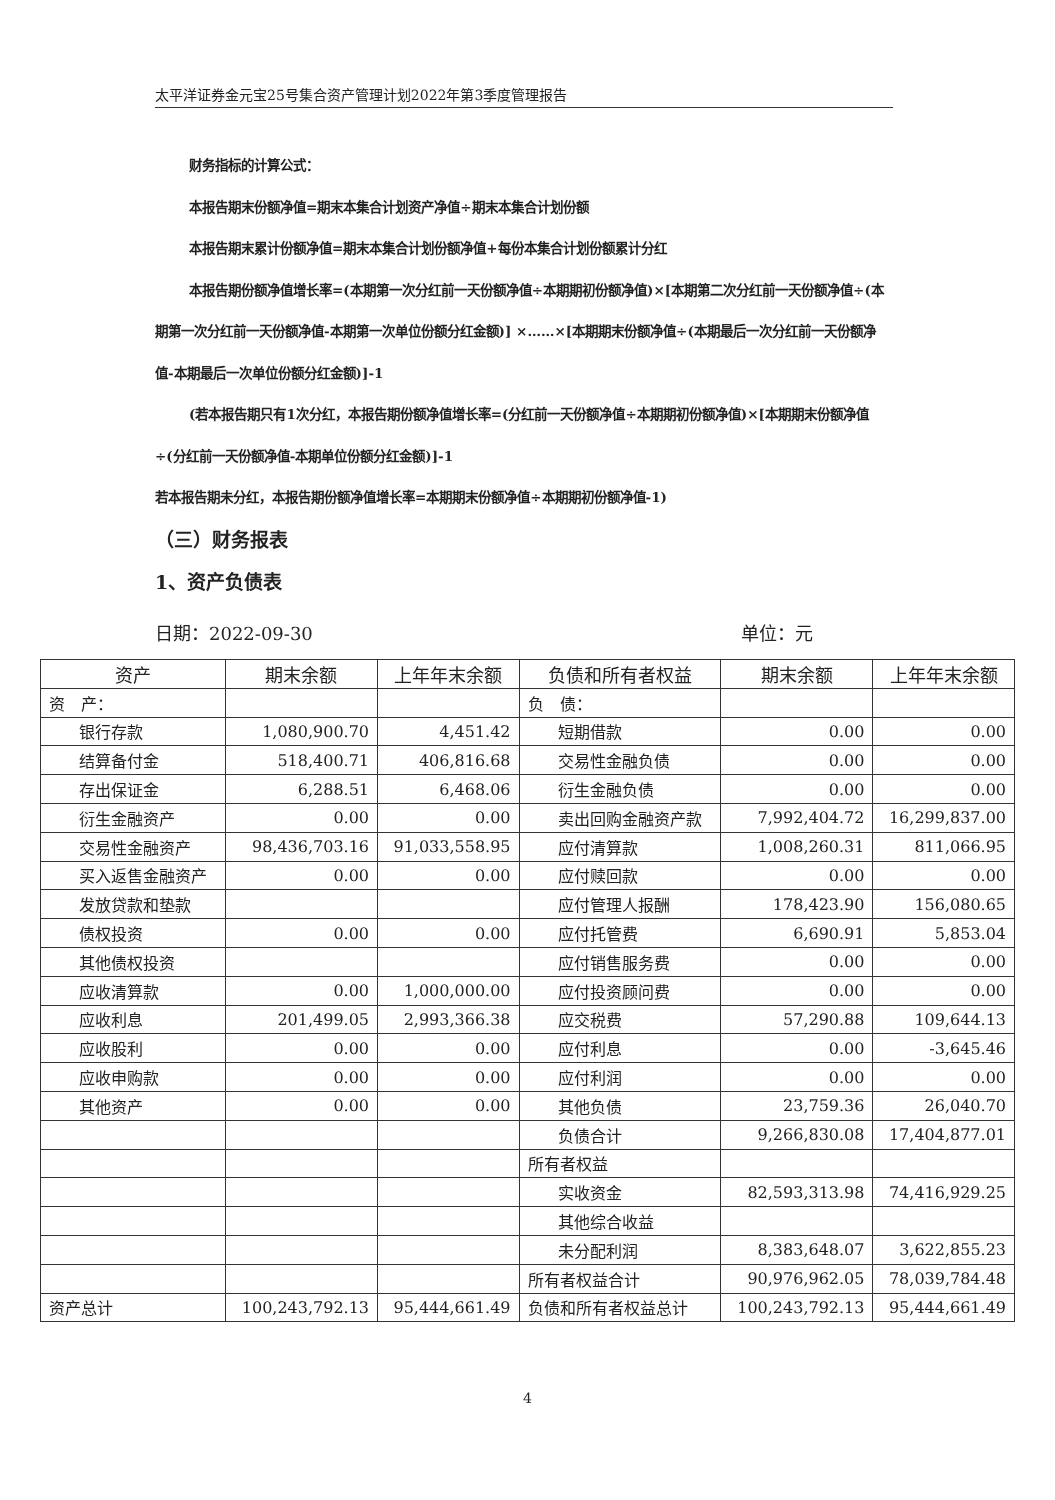太平洋证券金元宝25号集合资产管理计划2022年第3季度管理报告
财务指标的计算公式：
本报告期末份额净值=期末本集合计划资产净值÷期末本集合计划份额
本报告期末累计份额净值=期末本集合计划份额净值+每份本集合计划份额累计分红
本报告期份额净值增长率=(本期第一次分红前一天份额净值÷本期期初份额净值)×[本期第二次分红前一天份额净值÷(本期第一次分红前一天份额净值-本期第一次单位份额分红金额)] ×……×[本期期末份额净值÷(本期最后一次分红前一天份额净值-本期最后一次单位份额分红金额)]-1
(若本报告期只有1次分红，本报告期份额净值增长率=(分红前一天份额净值÷本期期初份额净值)×[本期期末份额净值÷(分红前一天份额净值-本期单位份额分红金额)]-1
若本报告期未分红，本报告期份额净值增长率=本期期末份额净值÷本期期初份额净值-1)
（三）财务报表
1、资产负债表
日期：2022-09-30 单位：元
| 资产 | 期末余额 | 上年年末余额 | 负债和所有者权益 | 期末余额 | 上年年末余额 |
| --- | --- | --- | --- | --- | --- |
| 资 产： | | | 负 债： | | |
| 银行存款 | 1,080,900.70 | 4,451.42 | 短期借款 | 0.00 | 0.00 |
| 结算备付金 | 518,400.71 | 406,816.68 | 交易性金融负债 | 0.00 | 0.00 |
| 存出保证金 | 6,288.51 | 6,468.06 | 衍生金融负债 | 0.00 | 0.00 |
| 衍生金融资产 | 0.00 | 0.00 | 卖出回购金融资产款 | 7,992,404.72 | 16,299,837.00 |
| 交易性金融资产 | 98,436,703.16 | 91,033,558.95 | 应付清算款 | 1,008,260.31 | 811,066.95 |
| 买入返售金融资产 | 0.00 | 0.00 | 应付赎回款 | 0.00 | 0.00 |
| 发放贷款和垫款 | | | 应付管理人报酬 | 178,423.90 | 156,080.65 |
| 债权投资 | 0.00 | 0.00 | 应付托管费 | 6,690.91 | 5,853.04 |
| 其他债权投资 | | | 应付销售服务费 | 0.00 | 0.00 |
| 应收清算款 | 0.00 | 1,000,000.00 | 应付投资顾问费 | 0.00 | 0.00 |
| 应收利息 | 201,499.05 | 2,993,366.38 | 应交税费 | 57,290.88 | 109,644.13 |
| 应收股利 | 0.00 | 0.00 | 应付利息 | 0.00 | -3,645.46 |
| 应收申购款 | 0.00 | 0.00 | 应付利润 | 0.00 | 0.00 |
| 其他资产 | 0.00 | 0.00 | 其他负债 | 23,759.36 | 26,040.70 |
| | | | 负债合计 | 9,266,830.08 | 17,404,877.01 |
| | | | 所有者权益 | | |
| | | | 实收资金 | 82,593,313.98 | 74,416,929.25 |
| | | | 其他综合收益 | | |
| | | | 未分配利润 | 8,383,648.07 | 3,622,855.23 |
| | | | 所有者权益合计 | 90,976,962.05 | 78,039,784.48 |
| 资产总计 | 100,243,792.13 | 95,444,661.49 | 负债和所有者权益总计 | 100,243,792.13 | 95,444,661.49 |
4